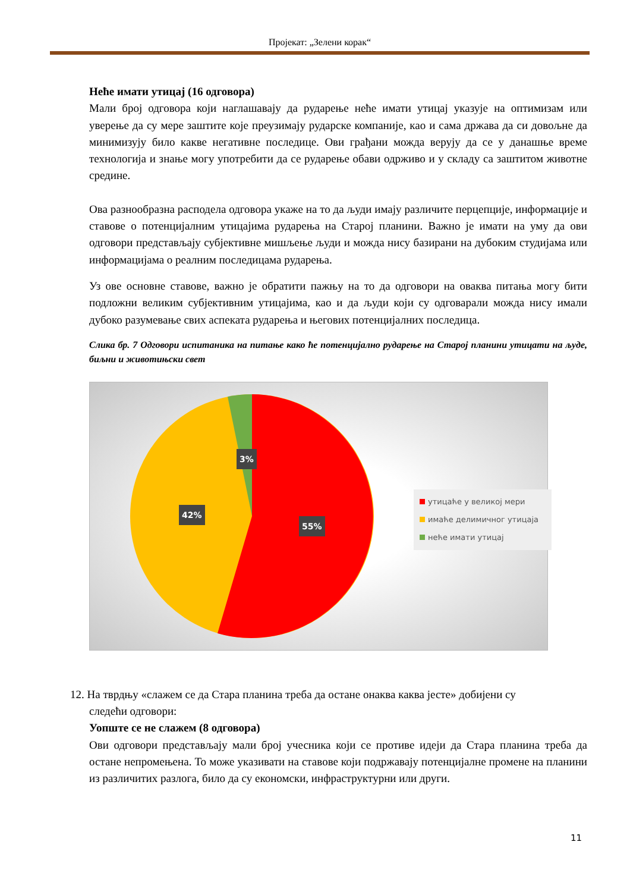Пројекат: „Зелени корак“
Неће имати утицај (16 одговора)
Мали број одговора који наглашавају да рударење неће имати утицај указује на оптимизам или уверење да су мере заштите које преузимају рударске компаније, као и сама држава да си довољне да минимизују било какве негативне последице. Ови грађани можда верују да се у данашње време технологија и знање могу употребити да се рударење обави одрживо и у складу са заштитом животне средине.
Ова разнообразна расподела одговора укаже на то да људи имају различите перцепције, информације и ставове о потенцијалним утицајима рударења на Старој планини. Важно је имати на уму да ови одговори представљају субјективне мишљење људи и можда нису базирани на дубоким студијама или информацијама о реалним последицама рударења.
Уз ове основне ставове, важно је обратити пажњу на то да одговори на оваква питања могу бити подложни великим субјективним утицајима, као и да људи који су одговарали можда нису имали дубоко разумевање свих аспеката рударења и његових потенцијалних последица.
Слика бр. 7 Одговори испитаника на питање како ће потенцијално рударење на Старој планини утицати на људе, биљни и животињски свет
3%
42%
55%
утицаће у великој мери
имаће делимичног утицаја
неће имати утицај
12. На тврдњу «слажем се да Стара планина треба да остане онаква каква јесте» добијени су
следећи одговори:
Уопште се не слажем (8 одговора)
Ови одговори представљају мали број учесника који се противе идеји да Стара планина треба да остане непромењена. То може указивати на ставове који подржавају потенцијалне промене на планини из различитих разлога, било да су економски, инфраструктурни или други.
11